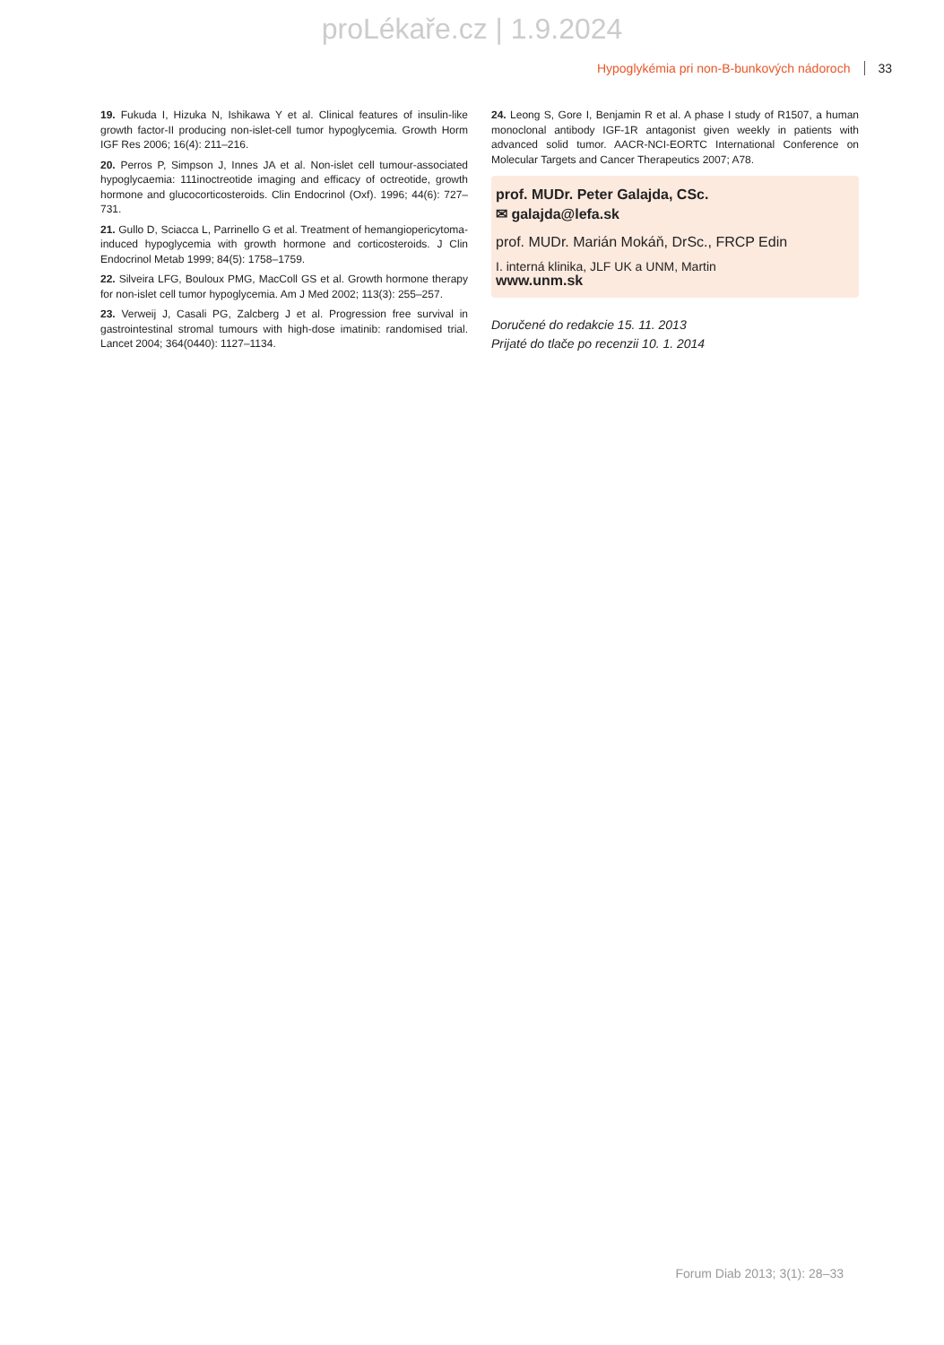proLékaře.cz | 1.9.2024
Hypoglykémia pri non-B-bunkových nádoroch 33
19. Fukuda I, Hizuka N, Ishikawa Y et al. Clinical features of insulin-like growth factor-II producing non-islet-cell tumor hypoglycemia. Growth Horm IGF Res 2006; 16(4): 211–216.
20. Perros P, Simpson J, Innes JA et al. Non-islet cell tumour-associated hypoglycaemia: 111inoctreotide imaging and efficacy of octreotide, growth hormone and glucocorticosteroids. Clin Endocrinol (Oxf). 1996; 44(6): 727–731.
21. Gullo D, Sciacca L, Parrinello G et al. Treatment of hemangiopericytoma-induced hypoglycemia with growth hormone and corticosteroids. J Clin Endocrinol Metab 1999; 84(5): 1758–1759.
22. Silveira LFG, Bouloux PMG, MacColl GS et al. Growth hormone therapy for non-islet cell tumor hypoglycemia. Am J Med 2002; 113(3): 255–257.
23. Verweij J, Casali PG, Zalcberg J et al. Progression free survival in gastrointestinal stromal tumours with high-dose imatinib: randomised trial. Lancet 2004; 364(0440): 1127–1134.
24. Leong S, Gore I, Benjamin R et al. A phase I study of R1507, a human monoclonal antibody IGF-1R antagonist given weekly in patients with advanced solid tumor. AACR-NCI-EORTC International Conference on Molecular Targets and Cancer Therapeutics 2007; A78.
prof. MUDr. Peter Galajda, CSc.
✉ galajda@lefa.sk
prof. MUDr. Marián Mokáň, DrSc., FRCP Edin
I. interná klinika, JLF UK a UNM, Martin
www.unm.sk
Doručené do redakcie 15. 11. 2013
Prijaté do tlače po recenzii 10. 1. 2014
Forum Diab 2013; 3(1): 28–33